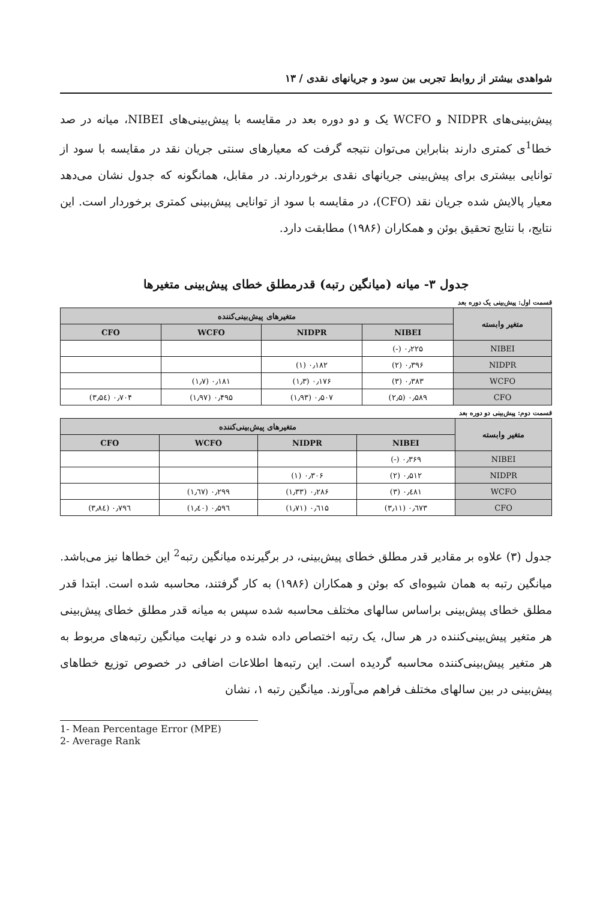شواهدی بیشتر از روابط تجربی بین سود و جریانهای نقدی / ۱۳
پیش‌بینی‌های NIDPR و WCFO یک و دو دوره بعد در مقایسه با پیش‌بینی‌های NIBEI، میانه در صد خطا<sup>1</sup>ی کمتری دارند بنابراین می‌توان نتیجه گرفت که معیارهای سنتی جریان نقد در مقایسه با سود از توانایی بیشتری برای پیش‌بینی جریانهای نقدی برخوردارند. در مقابل، همانگونه که جدول نشان می‌دهد معیار پالایش شده جریان نقد (CFO)، در مقایسه با سود از توانایی پیش‌بینی کمتری برخوردار است. این نتایج، با نتایج تحقیق بوئن و همکاران (۱۹۸۶) مطابقت دارد.
جدول ۳- میانه (میانگین رتبه) قدرمطلق خطای پیش‌بینی متغیرها
قسمت اول: پیش‌بینی یک دوره بعد
| متغیر وابسته | متغیرهای پیش‌بینی‌کننده | | | |
| --- | --- | --- | --- | --- |
| | NIBEI | NIDPR | WCFO | CFO |
| NIBEI | ۰٫۲۲۵ (-) | | | |
| NIDPR | ۰٫۳۹۶ (۲) | ۰٫۱۸۲ (۱) | | |
| WCFO | ۰٫۳۸۳ (۳) | ۰٫۱۷۶ (۱٫۳) | ۰٫۱۸۱ (۱٫۷) | |
| CFO | ۰٫۵۸۹ (۲٫۵) | ۰٫۵۰۷ (۱٫۹۳) | ۰٫۴۹۵ (۱٫۹۷) | ۰٫۷۰۴ (۳٫۵٤) |
قسمت دوم: پیش‌بینی دو دوره بعد
| متغیر وابسته | متغیرهای پیش‌بینی‌کننده | | | |
| --- | --- | --- | --- | --- |
| | NIBEI | NIDPR | WCFO | CFO |
| NIBEI | ۰٫۳۶۹ (-) | | | |
| NIDPR | ۰٫۵۱۲ (۲) | ۰٫۳۰۶ (۱) | | |
| WCFO | ۰٫٤۸۱ (۳) | ۰٫۲۸۶ (۱٫۳۳) | ۰٫۲۹۹ (۱٫٦۷) | |
| CFO | ۰٫٦۷۳ (۳٫۱۱) | ۰٫٦۱۵ (۱٫۷۱) | ۰٫۵۹٦ (۱٫٤۰) | ۰٫۷۹٦ (۳٫۸٤) |
جدول (۳) علاوه بر مقادیر قدر مطلق خطای پیش‌بینی، در برگیرنده میانگین رتبه<sup>2</sup> این خطاها نیز می‌باشد. میانگین رتبه به همان شیوه‌ای که بوئن و همکاران (۱۹۸۶) به کار گرفتند، محاسبه شده است. ابتدا قدر مطلق خطای پیش‌بینی براساس سالهای مختلف محاسبه شده سپس به میانه قدر مطلق خطای پیش‌بینی هر متغیر پیش‌بینی‌کننده در هر سال، یک رتبه اختصاص داده شده و در نهایت میانگین رتبه‌های مربوط به هر متغیر پیش‌بینی‌کننده محاسبه گردیده است. این رتبه‌ها اطلاعات اضافی در خصوص توزیع خطاهای پیش‌بینی در بین سالهای مختلف فراهم می‌آورند. میانگین رتبه ۱، نشان
1- Mean Percentage Error (MPE)
2- Average Rank